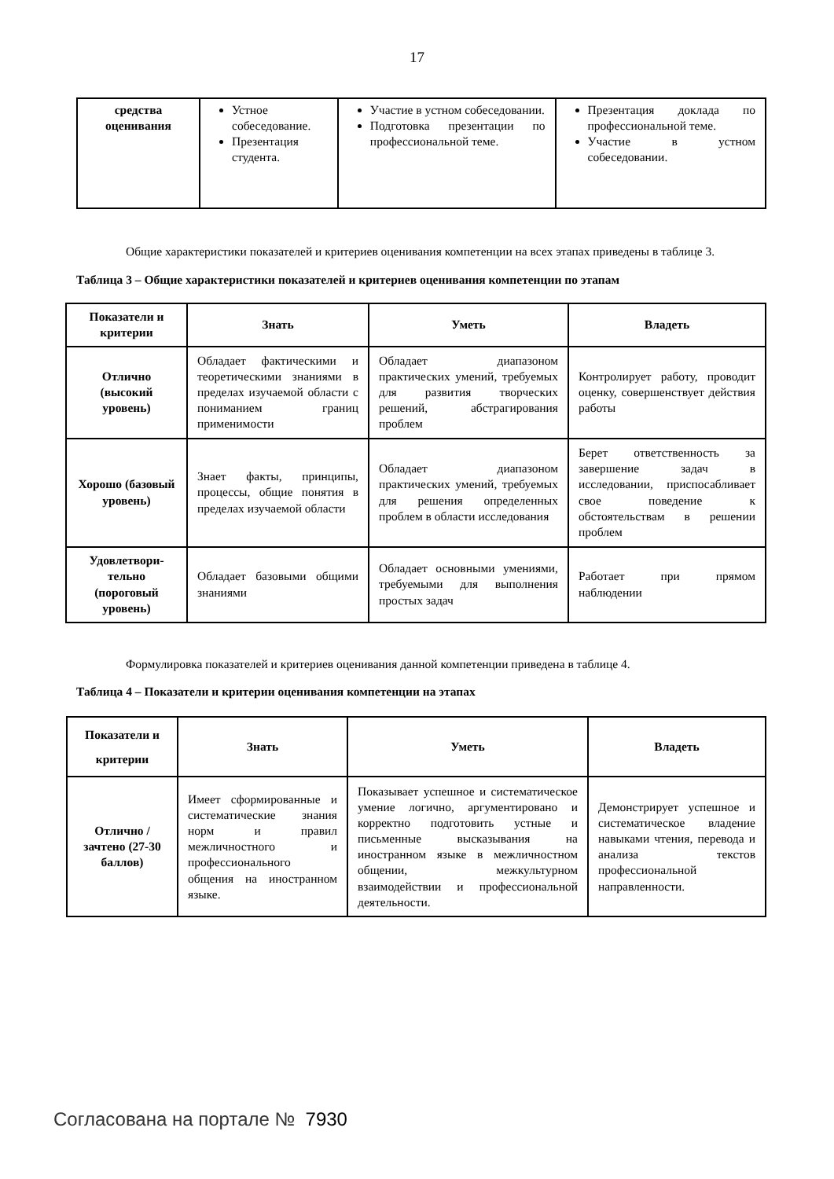17
| средства оценивания | Устное собеседование. Презентация студента. | Участие в устном собеседовании. Подготовка презентации по профессиональной теме. | Презентация доклада по профессиональной теме. Участие в устном собеседовании. |
Общие характеристики показателей и критериев оценивания компетенции на всех этапах приведены в таблице 3.
Таблица 3 – Общие характеристики показателей и критериев оценивания компетенции по этапам
| Показатели и критерии | Знать | Уметь | Владеть |
| --- | --- | --- | --- |
| Отлично (высокий уровень) | Обладает фактическими и теоретическими знаниями в пределах изучаемой области с пониманием границ применимости | Обладает диапазоном практических умений, требуемых для развития творческих решений, абстрагирования проблем | Контролирует работу, проводит оценку, совершенствует действия работы |
| Хорошо (базовый уровень) | Знает факты, принципы, процессы, общие понятия в пределах изучаемой области | Обладает диапазоном практических умений, требуемых для решения определенных проблем в области исследования | Берет ответственность за завершение задач в исследовании, приспосабливает свое поведение к обстоятельствам в решении проблем |
| Удовлетвори-тельно (пороговый уровень) | Обладает базовыми общими знаниями | Обладает основными умениями, требуемыми для выполнения простых задач | Работает при прямом наблюдении |
Формулировка показателей и критериев оценивания данной компетенции приведена в таблице 4.
Таблица 4 – Показатели и критерии оценивания компетенции на этапах
| Показатели и критерии | Знать | Уметь | Владеть |
| --- | --- | --- | --- |
| Отлично / зачтено (27-30 баллов) | Имеет сформированные и систематические знания норм и правил межличностного и профессионального общения на иностранном языке. | Показывает успешное и систематическое умение логично, аргументировано и корректно подготовить устные и письменные высказывания на иностранном языке в межличностном общении, межкультурном взаимодействии и профессиональной деятельности. | Демонстрирует успешное и систематическое владение навыками чтения, перевода и анализа текстов профессиональной направленности. |
Согласована на портале № 7930